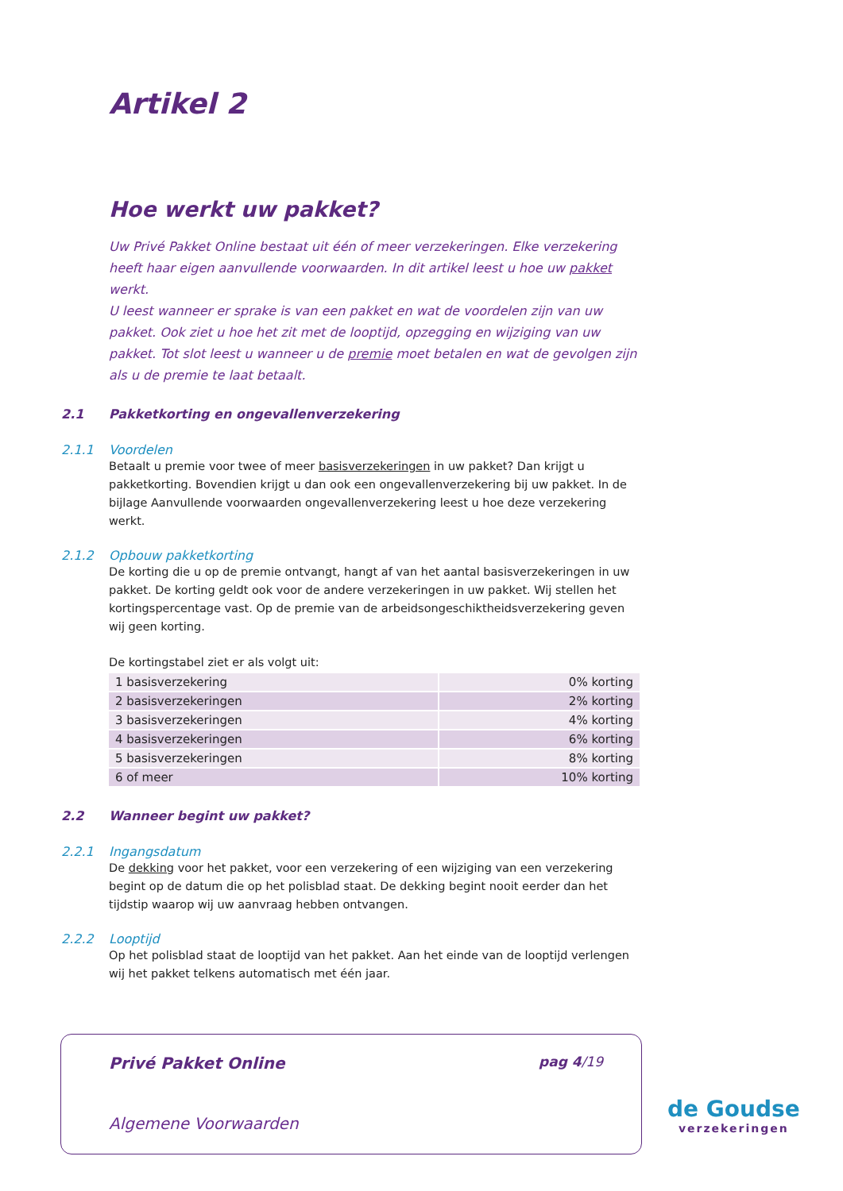Artikel 2
Hoe werkt uw pakket?
Uw Privé Pakket Online bestaat uit één of meer verzekeringen. Elke verzekering heeft haar eigen aanvullende voorwaarden. In dit artikel leest u hoe uw pakket werkt.
U leest wanneer er sprake is van een pakket en wat de voordelen zijn van uw pakket. Ook ziet u hoe het zit met de looptijd, opzegging en wijziging van uw pakket. Tot slot leest u wanneer u de premie moet betalen en wat de gevolgen zijn als u de premie te laat betaalt.
2.1 Pakketkorting en ongevallenverzekering
2.1.1 Voordelen
Betaalt u premie voor twee of meer basisverzekeringen in uw pakket? Dan krijgt u pakketkorting. Bovendien krijgt u dan ook een ongevallenverzekering bij uw pakket. In de bijlage Aanvullende voorwaarden ongevallenverzekering leest u hoe deze verzekering werkt.
2.1.2 Opbouw pakketkorting
De korting die u op de premie ontvangt, hangt af van het aantal basisverzekeringen in uw pakket. De korting geldt ook voor de andere verzekeringen in uw pakket. Wij stellen het kortingspercentage vast. Op de premie van de arbeidsongeschiktheidsverzekering geven wij geen korting.
De kortingstabel ziet er als volgt uit:
| 1 basisverzekering | 0% korting |
| 2 basisverzekeringen | 2% korting |
| 3 basisverzekeringen | 4% korting |
| 4 basisverzekeringen | 6% korting |
| 5 basisverzekeringen | 8% korting |
| 6 of meer | 10% korting |
2.2 Wanneer begint uw pakket?
2.2.1 Ingangsdatum
De dekking voor het pakket, voor een verzekering of een wijziging van een verzekering begint op de datum die op het polisblad staat. De dekking begint nooit eerder dan het tijdstip waarop wij uw aanvraag hebben ontvangen.
2.2.2 Looptijd
Op het polisblad staat de looptijd van het pakket. Aan het einde van de looptijd verlengen wij het pakket telkens automatisch met één jaar.
Privé Pakket Online pag 4/19
Algemene Voorwaarden
de Goudse
verzekeringen